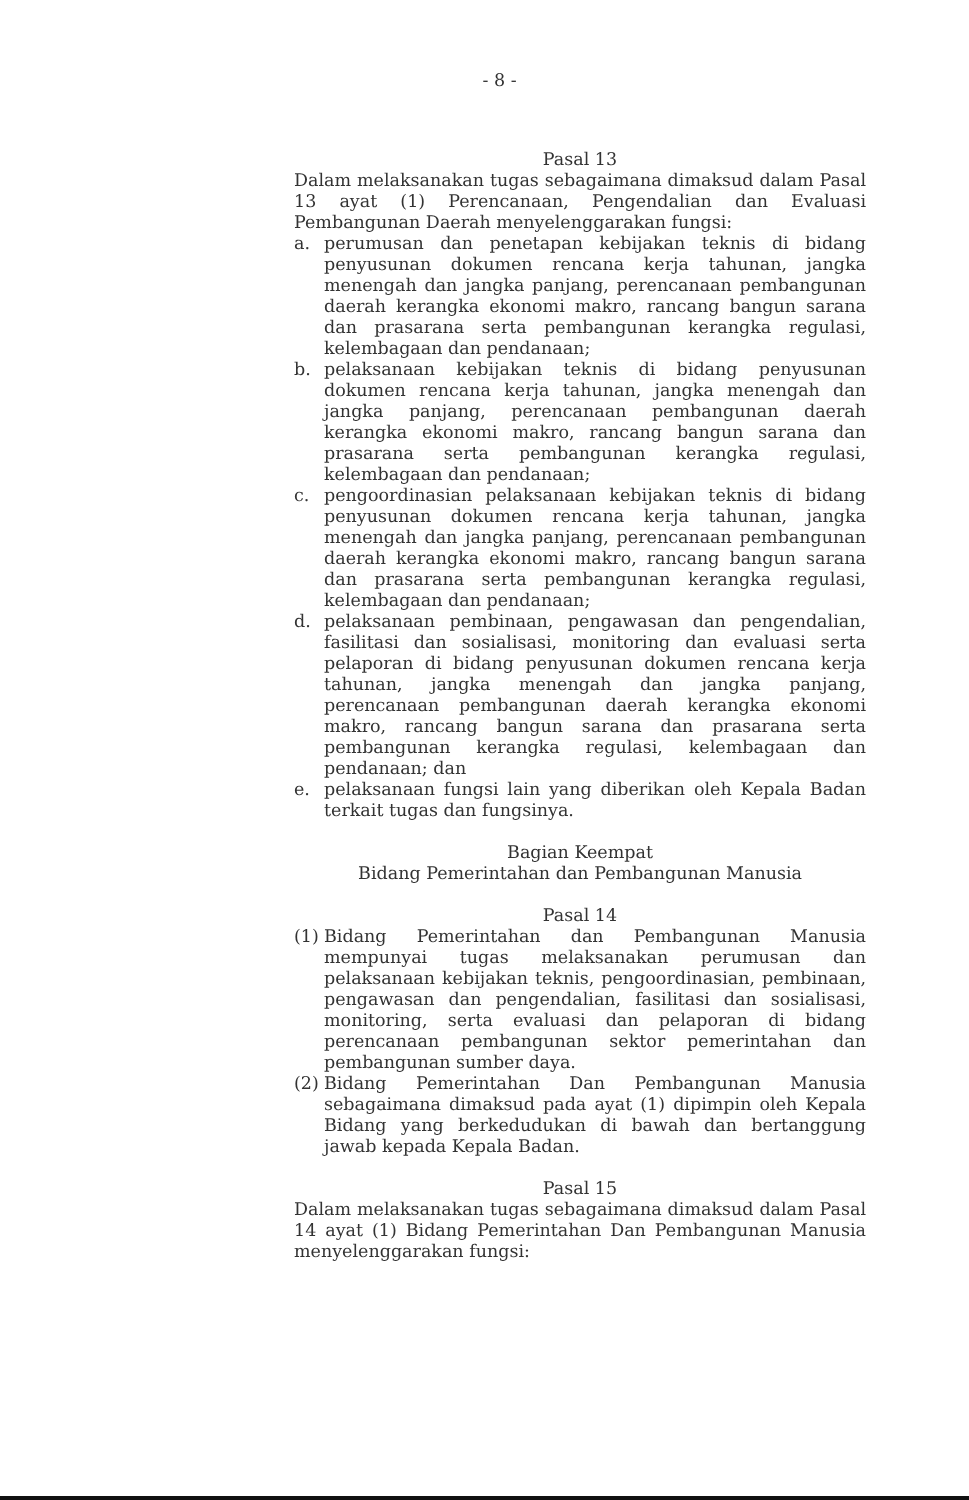- 8 -
Pasal 13
Dalam melaksanakan tugas sebagaimana dimaksud dalam Pasal 13 ayat (1) Perencanaan, Pengendalian dan Evaluasi Pembangunan Daerah menyelenggarakan fungsi:
a. perumusan dan penetapan kebijakan teknis di bidang penyusunan dokumen rencana kerja tahunan, jangka menengah dan jangka panjang, perencanaan pembangunan daerah kerangka ekonomi makro, rancang bangun sarana dan prasarana serta pembangunan kerangka regulasi, kelembagaan dan pendanaan;
b. pelaksanaan kebijakan teknis di bidang penyusunan dokumen rencana kerja tahunan, jangka menengah dan jangka panjang, perencanaan pembangunan daerah kerangka ekonomi makro, rancang bangun sarana dan prasarana serta pembangunan kerangka regulasi, kelembagaan dan pendanaan;
c. pengoordinasian pelaksanaan kebijakan teknis di bidang penyusunan dokumen rencana kerja tahunan, jangka menengah dan jangka panjang, perencanaan pembangunan daerah kerangka ekonomi makro, rancang bangun sarana dan prasarana serta pembangunan kerangka regulasi, kelembagaan dan pendanaan;
d. pelaksanaan pembinaan, pengawasan dan pengendalian, fasilitasi dan sosialisasi, monitoring dan evaluasi serta pelaporan di bidang penyusunan dokumen rencana kerja tahunan, jangka menengah dan jangka panjang, perencanaan pembangunan daerah kerangka ekonomi makro, rancang bangun sarana dan prasarana serta pembangunan kerangka regulasi, kelembagaan dan pendanaan; dan
e. pelaksanaan fungsi lain yang diberikan oleh Kepala Badan terkait tugas dan fungsinya.
Bagian Keempat
Bidang Pemerintahan dan Pembangunan Manusia
Pasal 14
(1)
Bidang Pemerintahan dan Pembangunan Manusia mempunyai tugas melaksanakan perumusan dan pelaksanaan kebijakan teknis, pengoordinasian, pembinaan, pengawasan dan pengendalian, fasilitasi dan sosialisasi, monitoring, serta evaluasi dan pelaporan di bidang perencanaan pembangunan sektor pemerintahan dan pembangunan sumber daya.
(2)
Bidang Pemerintahan Dan Pembangunan Manusia sebagaimana dimaksud pada ayat (1) dipimpin oleh Kepala Bidang yang berkedudukan di bawah dan bertanggung jawab kepada Kepala Badan.
Pasal 15
Dalam melaksanakan tugas sebagaimana dimaksud dalam Pasal 14 ayat (1) Bidang Pemerintahan Dan Pembangunan Manusia menyelenggarakan fungsi: